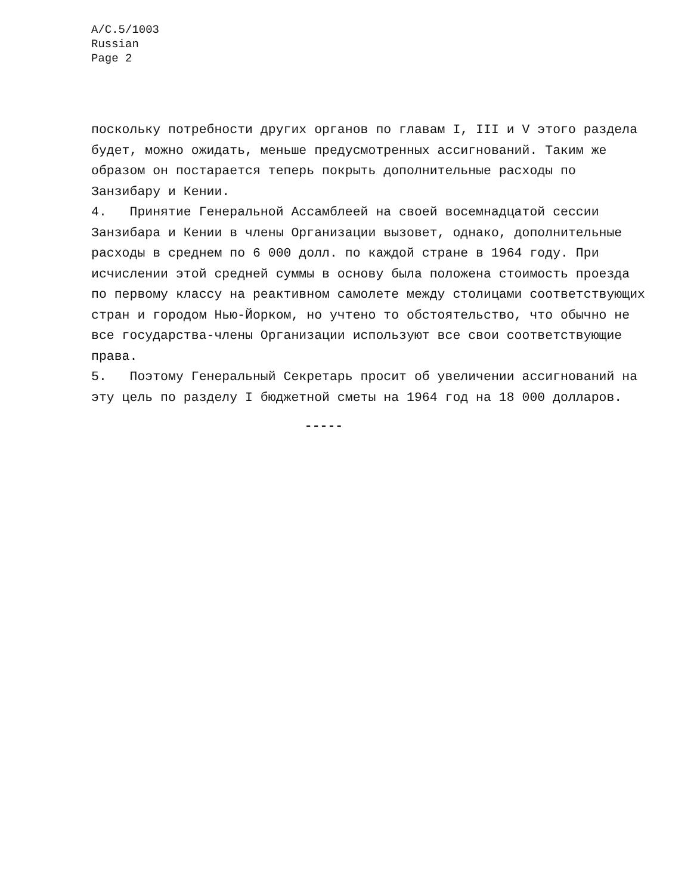A/C.5/1003
Russian
Page 2
поскольку потребности других органов по главам I, III и V этого раздела будет, можно ожидать, меньше предусмотренных ассигнований. Таким же образом он постарается теперь покрыть дополнительные расходы по Занзибару и Кении.
4. Принятие Генеральной Ассамблеей на своей восемнадцатой сессии Занзибара и Кении в члены Организации вызовет, однако, дополнительные расходы в среднем по 6 000 долл. по каждой стране в 1964 году. При исчислении этой средней суммы в основу была положена стоимость проезда по первому классу на реактивном самолете между столицами соответствующих стран и городом Нью-Йорком, но учтено то обстоятельство, что обычно не все государства-члены Организации используют все свои соответствующие права.
5. Поэтому Генеральный Секретарь просит об увеличении ассигнований на эту цель по разделу I бюджетной сметы на 1964 год на 18 000 долларов.
-----